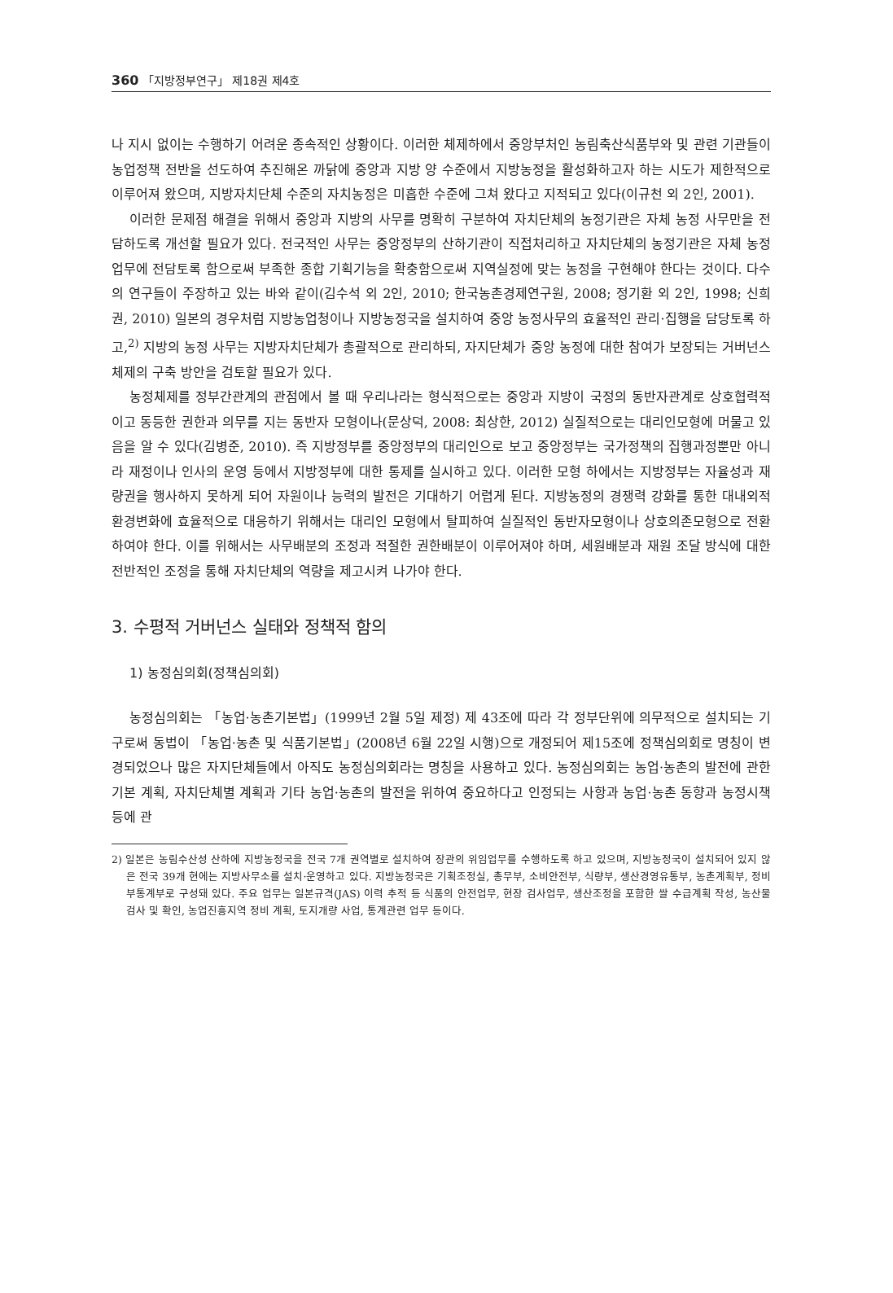360 「지방정부연구」 제18권 제4호
나 지시 없이는 수행하기 어려운 종속적인 상황이다. 이러한 체제하에서 중앙부처인 농림축산식품부와 및 관련 기관들이 농업정책 전반을 선도하여 추진해온 까닭에 중앙과 지방 양 수준에서 지방농정을 활성화하고자 하는 시도가 제한적으로 이루어져 왔으며, 지방자치단체 수준의 자치농정은 미흡한 수준에 그쳐 왔다고 지적되고 있다(이규천 외 2인, 2001).
이러한 문제점 해결을 위해서 중앙과 지방의 사무를 명확히 구분하여 자치단체의 농정기관은 자체 농정 사무만을 전담하도록 개선할 필요가 있다. 전국적인 사무는 중앙정부의 산하기관이 직접처리하고 자치단체의 농정기관은 자체 농정 업무에 전담토록 함으로써 부족한 종합 기획기능을 확충함으로써 지역실정에 맞는 농정을 구현해야 한다는 것이다. 다수의 연구들이 주장하고 있는 바와 같이(김수석 외 2인, 2010; 한국농촌경제연구원, 2008; 정기환 외 2인, 1998; 신희권, 2010) 일본의 경우처럼 지방농업청이나 지방농정국을 설치하여 중앙 농정사무의 효율적인 관리·집행을 담당토록 하고,<sup>2)</sup> 지방의 농정 사무는 지방자치단체가 총괄적으로 관리하되, 자지단체가 중앙 농정에 대한 참여가 보장되는 거버넌스 체제의 구축 방안을 검토할 필요가 있다.
농정체제를 정부간관계의 관점에서 볼 때 우리나라는 형식적으로는 중앙과 지방이 국정의 동반자관계로 상호협력적이고 동등한 권한과 의무를 지는 동반자 모형이나(문상덕, 2008: 최상한, 2012) 실질적으로는 대리인모형에 머물고 있음을 알 수 있다(김병준, 2010). 즉 지방정부를 중앙정부의 대리인으로 보고 중앙정부는 국가정책의 집행과정뿐만 아니라 재정이나 인사의 운영 등에서 지방정부에 대한 통제를 실시하고 있다. 이러한 모형 하에서는 지방정부는 자율성과 재량권을 행사하지 못하게 되어 자원이나 능력의 발전은 기대하기 어렵게 된다. 지방농정의 경쟁력 강화를 통한 대내외적 환경변화에 효율적으로 대응하기 위해서는 대리인 모형에서 탈피하여 실질적인 동반자모형이나 상호의존모형으로 전환하여야 한다. 이를 위해서는 사무배분의 조정과 적절한 권한배분이 이루어져야 하며, 세원배분과 재원 조달 방식에 대한 전반적인 조정을 통해 자치단체의 역량을 제고시켜 나가야 한다.
3. 수평적 거버넌스 실태와 정책적 함의
1) 농정심의회(정책심의회)
농정심의회는 「농업·농촌기본법」(1999년 2월 5일 제정) 제 43조에 따라 각 정부단위에 의무적으로 설치되는 기구로써 동법이 「농업·농촌 및 식품기본법」(2008년 6월 22일 시행)으로 개정되어 제15조에 정책심의회로 명칭이 변경되었으나 많은 자지단체들에서 아직도 농정심의회라는 명칭을 사용하고 있다. 농정심의회는 농업·농촌의 발전에 관한 기본 계획, 자치단체별 계획과 기타 농업·농촌의 발전을 위하여 중요하다고 인정되는 사항과 농업·농촌 동향과 농정시책 등에 관
2) 일본은 농림수산성 산하에 지방농정국을 전국 7개 권역별로 설치하여 장관의 위임업무를 수행하도록 하고 있으며, 지방농정국이 설치되어 있지 않은 전국 39개 현에는 지방사무소를 설치·운영하고 있다. 지방농정국은 기획조정실, 총무부, 소비안전부, 식량부, 생산경영유통부, 농촌계획부, 정비부통계부로 구성돼 있다. 주요 업무는 일본규격(JAS) 이력 추적 등 식품의 안전업무, 현장 검사업무, 생산조정을 포함한 쌀 수급계획 작성, 농산물 검사 및 확인, 농업진흥지역 정비 계획, 토지개량 사업, 통계관련 업무 등이다.